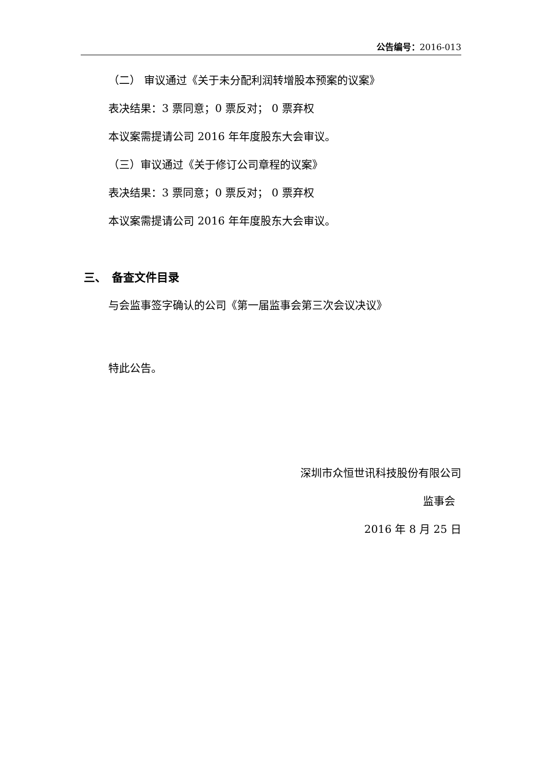公告编号：2016-013
（二） 审议通过《关于未分配利润转增股本预案的议案》
表决结果：3 票同意；0 票反对； 0 票弃权
本议案需提请公司 2016 年年度股东大会审议。
（三）审议通过《关于修订公司章程的议案》
表决结果：3 票同意；0 票反对； 0 票弃权
本议案需提请公司 2016 年年度股东大会审议。
三、　备查文件目录
与会监事签字确认的公司《第一届监事会第三次会议决议》
特此公告。
深圳市众恒世讯科技股份有限公司
监事会
2016 年 8 月 25 日